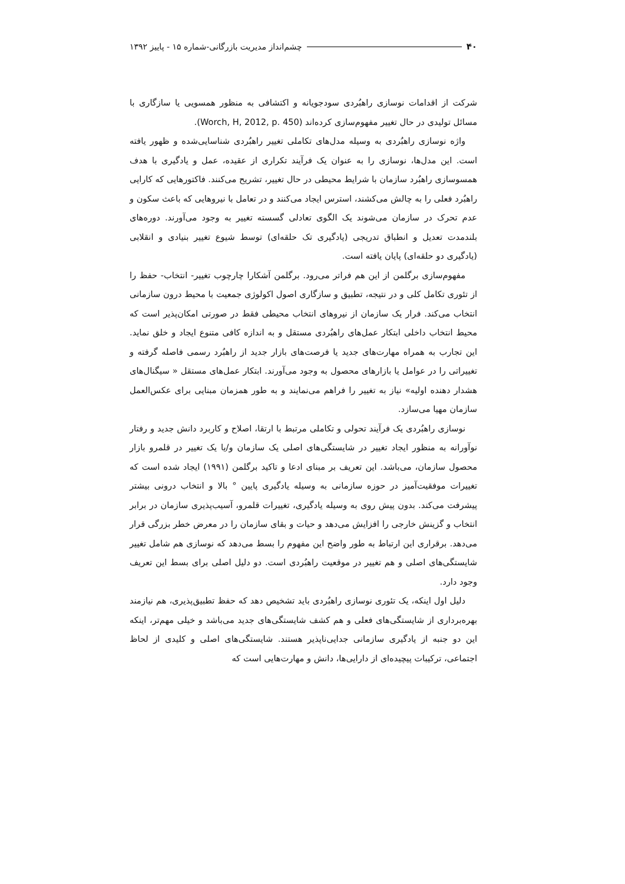۴۰ چشم‌انداز مدیریت بازرگانی-شماره ۱۵ - پاییز ۱۳۹۲
شرکت از اقدامات نوسازی راهبُردی سودجویانه و اکتشافی به منظور همسویی یا سازگاری با مسائل تولیدی در حال تغییر مفهوم‌سازی کرده‌اند (Worch, H, 2012, p. 450).
واژه نوسازی راهبُردی به وسیله مدل‌های تکاملی تغییر راهبُردی شناسایی‌شده و ظهور یافته است. این مدل‌ها، نوسازی را به عنوان یک فرآیند تکراری از عقیده، عمل و یادگیری با هدف همسوسازی راهبُرد سازمان با شرایط محیطی در حال تغییر، تشریح می‌کنند. فاکتورهایی که کارایی راهبُرد فعلی را به چالش می‌کشند، استرس ایجاد می‌کنند و در تعامل با نیروهایی که باعث سکون و عدم تحرک در سازمان می‌شوند یک الگوی تعادلی گسسته تغییر به وجود می‌آورند. دوره‌های بلندمدت تعدیل و انطباق تدریجی (یادگیری تک حلقه‌ای) توسط شیوع تغییر بنیادی و انقلابی (یادگیری دو حلقه‌ای) پایان یافته است.
مفهوم‌سازی برگلمن از این هم فراتر می‌رود. برگلمن آشکارا چارچوب تغییر- انتخاب- حفظ را از تئوری تکامل کلی و در نتیجه، تطبیق و سازگاری اصول اکولوژی جمعیت با محیط درون سازمانی انتخاب می‌کند. فرار یک سازمان از نیروهای انتخاب محیطی فقط در صورتی امکان‌پذیر است که محیط انتخاب داخلی ابتکار عمل‌های راهبُردی مستقل و به اندازه کافی متنوع ایجاد و خلق نماید. این تجارب به همراه مهارت‌های جدید یا فرصت‌های بازار جدید از راهبُرد رسمی فاصله گرفته و تغییراتی را در عوامل یا بازارهای محصول به وجود می‌آورند. ابتکار عمل‌های مستقل « سیگنال‌های هشدار دهنده اولیه» نیاز به تغییر را فراهم می‌نمایند و به طور همزمان مبنایی برای عکس‌العمل سازمان مهیا می‌سازد.
نوسازی راهبُردی یک فرآیند تحولی و تکاملی مرتبط با ارتقا، اصلاح و کاربرد دانش جدید و رفتار نوآورانه به منظور ایجاد تغییر در شایستگی‌های اصلی یک سازمان و/یا یک تغییر در قلمرو بازار محصول سازمان، می‌باشد. این تعریف بر مبنای ادعا و تاکید برگلمن (۱۹۹۱) ایجاد شده است که تغییرات موفقیت‌آمیز در حوزه سازمانی به وسیله یادگیری پایین ° بالا و انتخاب درونی بیشتر پیشرفت می‌کند. بدون پیش روی به وسیله یادگیری، تغییرات قلمرو، آسیب‌پذیری سازمان در برابر انتخاب و گزینش خارجی را افزایش می‌دهد و حیات و بقای سازمان را در معرض خطر بزرگی قرار می‌دهد. برقراری این ارتباط به طور واضح این مفهوم را بسط می‌دهد که نوسازی هم شامل تغییر شایستگی‌های اصلی و هم تغییر در موقعیت راهبُردی است. دو دلیل اصلی برای بسط این تعریف وجود دارد.
دلیل اول اینکه، یک تئوری نوسازی راهبُردی باید تشخیص دهد که حفظ تطبیق‌پذیری، هم نیازمند بهره‌برداری از شایستگی‌های فعلی و هم کشف شایستگی‌های جدید می‌باشد و خیلی مهم‌تر، اینکه این دو جنبه از یادگیری سازمانی جدایی‌ناپذیر هستند. شایستگی‌های اصلی و کلیدی از لحاظ اجتماعی، ترکیبات پیچیده‌ای از دارایی‌ها، دانش و مهارت‌هایی است که